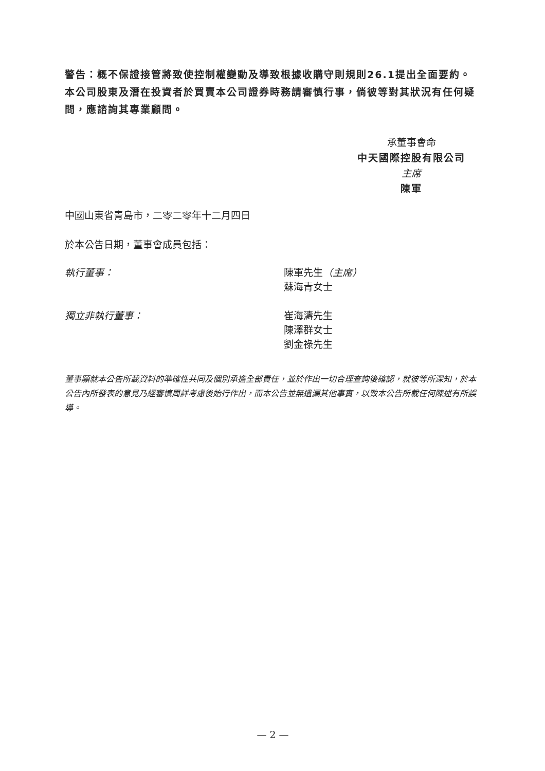警告：概不保證接管將致使控制權變動及導致根據收購守則規則26.1提出全面要約。本公司股東及潛在投資者於買賣本公司證券時務請審慎行事，倘彼等對其狀況有任何疑問，應諮詢其專業顧問。
承董事會命
中天國際控股有限公司
主席
陳軍
中國山東省青島市，二零二零年十二月四日
於本公告日期，董事會成員包括：
執行董事： 陳軍先生（主席）
蘇海青女士
獨立非執行董事： 崔海濤先生
陳澤群女士
劉金祿先生
董事願就本公告所載資料的準確性共同及個別承擔全部責任，並於作出一切合理查詢後確認，就彼等所深知，於本公告內所發表的意見乃經審慎周詳考慮後始行作出，而本公告並無遺漏其他事實，以致本公告所載任何陳述有所誤導。
— 2 —